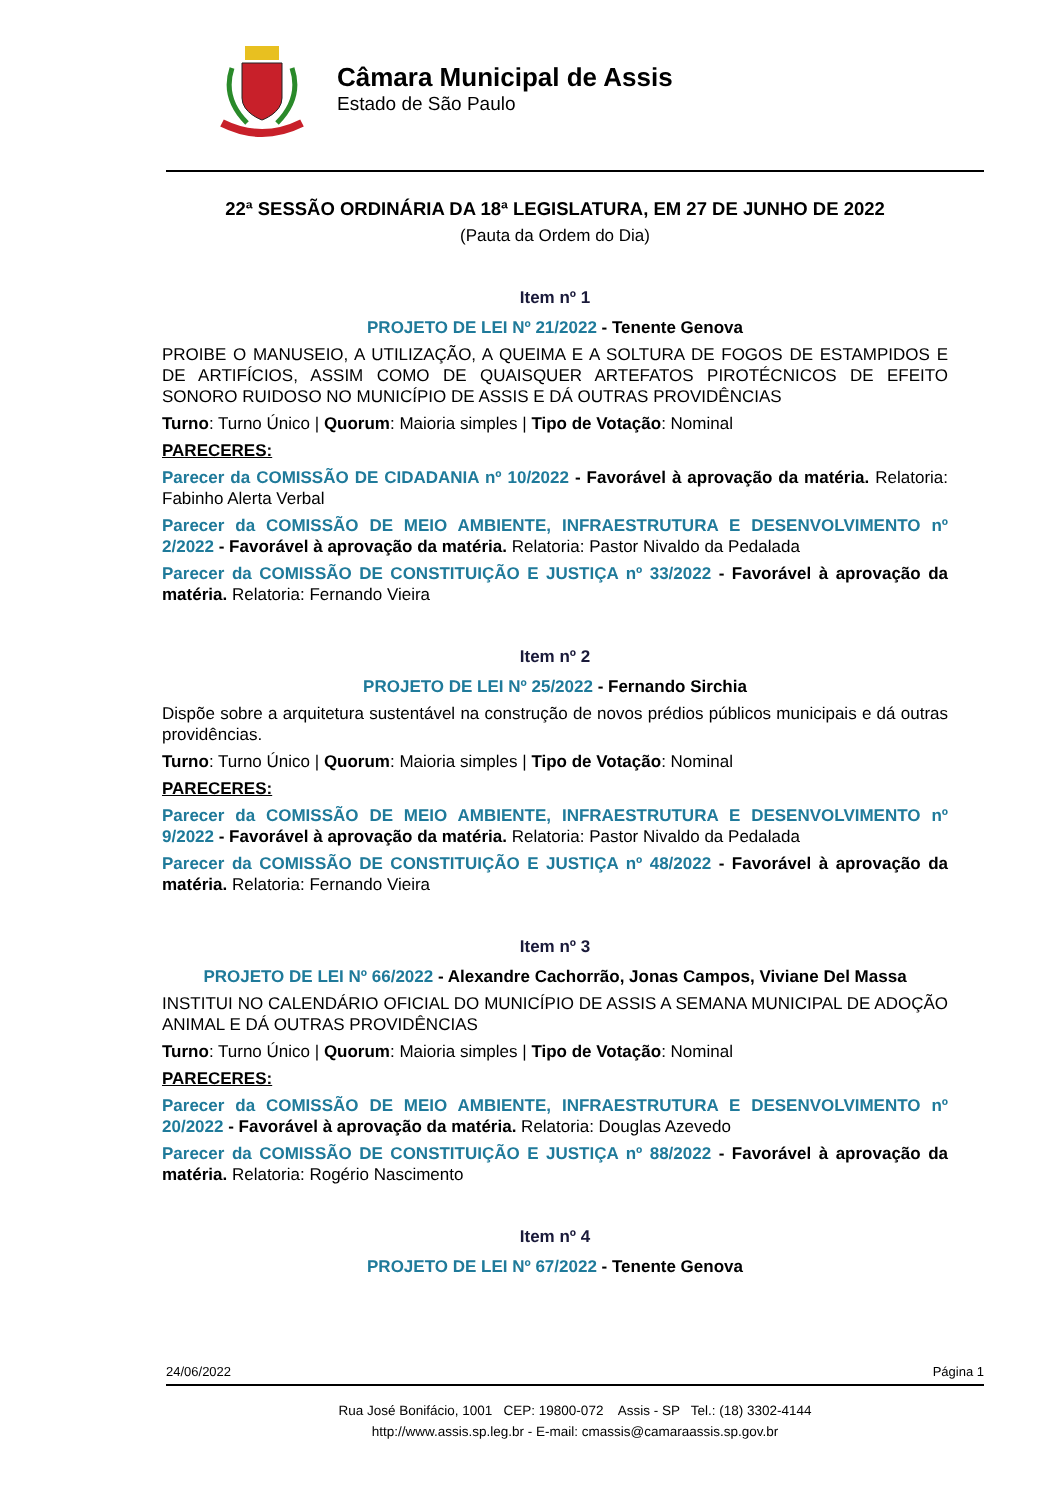Câmara Municipal de Assis
Estado de São Paulo
22ª SESSÃO ORDINÁRIA DA 18ª LEGISLATURA, EM 27 DE JUNHO DE 2022
(Pauta da Ordem do Dia)
Item nº 1
PROJETO DE LEI Nº 21/2022 - Tenente Genova
PROIBE O MANUSEIO, A UTILIZAÇÃO, A QUEIMA E A SOLTURA DE FOGOS DE ESTAMPIDOS E DE ARTIFÍCIOS, ASSIM COMO DE QUAISQUER ARTEFATOS PIROTÉCNICOS DE EFEITO SONORO RUIDOSO NO MUNICÍPIO DE ASSIS E DÁ OUTRAS PROVIDÊNCIAS
Turno: Turno Único | Quorum: Maioria simples | Tipo de Votação: Nominal
PARECERES:
Parecer da COMISSÃO DE CIDADANIA nº 10/2022 - Favorável à aprovação da matéria. Relatoria: Fabinho Alerta Verbal
Parecer da COMISSÃO DE MEIO AMBIENTE, INFRAESTRUTURA E DESENVOLVIMENTO nº 2/2022 - Favorável à aprovação da matéria. Relatoria: Pastor Nivaldo da Pedalada
Parecer da COMISSÃO DE CONSTITUIÇÃO E JUSTIÇA nº 33/2022 - Favorável à aprovação da matéria. Relatoria: Fernando Vieira
Item nº 2
PROJETO DE LEI Nº 25/2022 - Fernando Sirchia
Dispõe sobre a arquitetura sustentável na construção de novos prédios públicos municipais e dá outras providências.
Turno: Turno Único | Quorum: Maioria simples | Tipo de Votação: Nominal
PARECERES:
Parecer da COMISSÃO DE MEIO AMBIENTE, INFRAESTRUTURA E DESENVOLVIMENTO nº 9/2022 - Favorável à aprovação da matéria. Relatoria: Pastor Nivaldo da Pedalada
Parecer da COMISSÃO DE CONSTITUIÇÃO E JUSTIÇA nº 48/2022 - Favorável à aprovação da matéria. Relatoria: Fernando Vieira
Item nº 3
PROJETO DE LEI Nº 66/2022 - Alexandre Cachorrão, Jonas Campos, Viviane Del Massa
INSTITUI NO CALENDÁRIO OFICIAL DO MUNICÍPIO DE ASSIS A SEMANA MUNICIPAL DE ADOÇÃO ANIMAL E DÁ OUTRAS PROVIDÊNCIAS
Turno: Turno Único | Quorum: Maioria simples | Tipo de Votação: Nominal
PARECERES:
Parecer da COMISSÃO DE MEIO AMBIENTE, INFRAESTRUTURA E DESENVOLVIMENTO nº 20/2022 - Favorável à aprovação da matéria. Relatoria: Douglas Azevedo
Parecer da COMISSÃO DE CONSTITUIÇÃO E JUSTIÇA nº 88/2022 - Favorável à aprovação da matéria. Relatoria: Rogério Nascimento
Item nº 4
PROJETO DE LEI Nº 67/2022 - Tenente Genova
24/06/2022 Página 1
Rua José Bonifácio, 1001 CEP: 19800-072 Assis - SP Tel.: (18) 3302-4144
http://www.assis.sp.leg.br - E-mail: cmassis@camaraassis.sp.gov.br